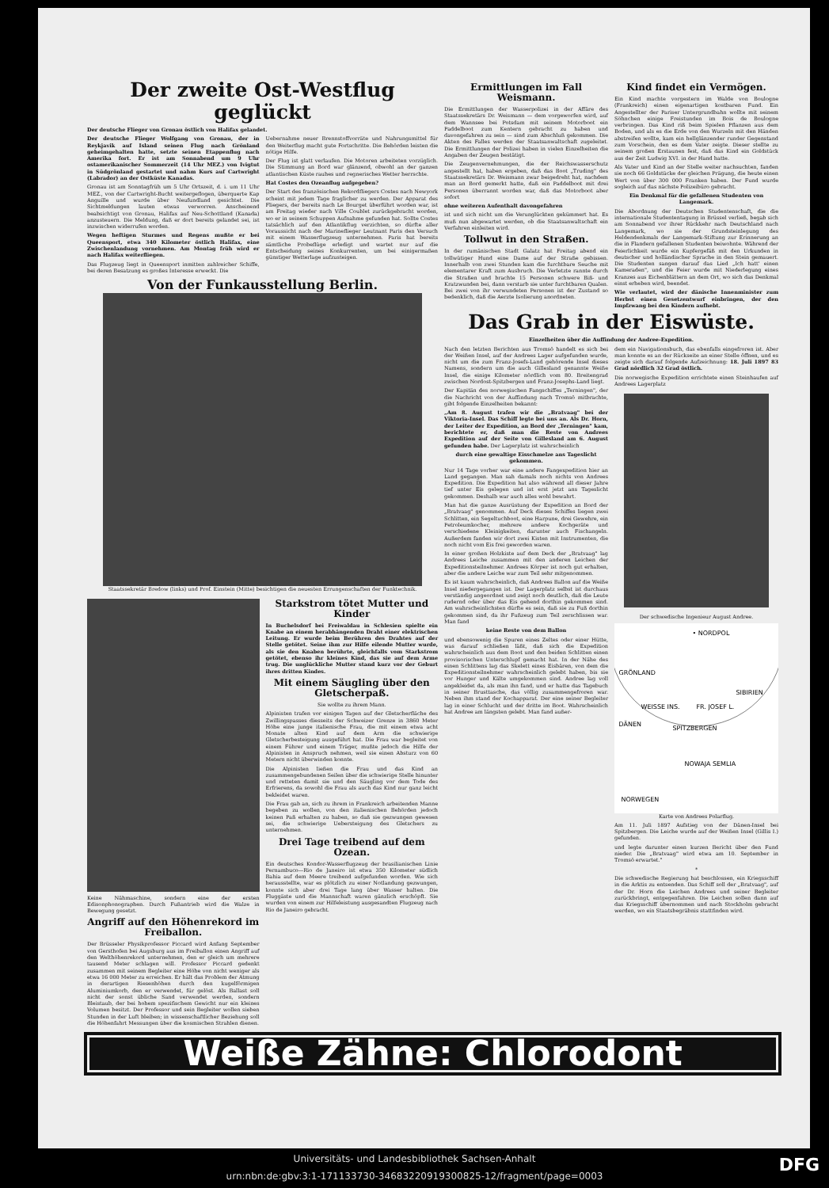Der zweite Ost-Westflug geglückt
Der deutsche Flieger von Gronau östlich von Halifax gelandet.
Der deutsche Flieger Wolfgang von Gronau, der in Reykjavik auf Island seinen Flug nach Grönland geheimgehalten hatte, setzte seinen Etappenflug nach Amerika fort. Er ist am Sonnabend um 9 Uhr ostamerikanischer Sommerzeit (14 Uhr MEZ.) von Ivigtut in Südgrönland gestartet und nahm Kurs auf Cartwright (Labrador) an der Ostküste Kanadas.
Gronau ist am Sonntagfrüh um 5 Uhr Ortszeit, d. i. um 11 Uhr MEZ., von der Cartwright-Bucht weitergeflogen, überquerte Kap Anguille und wurde über Neufundland gesichtet. Die Sichtmeldungen lauten etwas verworren. Anscheinend beabsichtigt von Gronau, Halifax auf Neu-Schottland (Kanada) anzusteuern. Die Meldung, daß er dort bereits gelandet sei, ist inzwischen widerrufen worden.
Wegen heftigen Sturmes und Regens mußte er bei Queensport, etwa 340 Kilometer östlich Halifax, eine Zwischenlandung vornehmen. Am Montag früh wird er nach Halifax weiterfliegen.
Das Flugzeug liegt in Queensport inmitten zahlreicher Schiffe, bei deren Besatzung es großes Interesse erweckt. Die
Uebernahme neuer Brennstoffvorräte und Nahrungsmittel für den Weiterflug macht gute Fortschritte. Die Behörden leisten die nötige Hilfe.
Der Flug ist glatt verlaufen. Die Motoren arbeiteten vorzüglich. Die Stimmung an Bord war glänzend, obwohl an der ganzen atlantischen Küste rauhes und regnerisches Wetter herrschte.
Hat Costes den Ozeanflug aufgegeben?
Der Start des französischen Rekordfliegers Costes nach Newyork scheint mit jedem Tage fraglicher zu werden. Der Apparat des Fliegers, der bereits nach Le Bourget überführt worden war, ist am Freitag wieder nach Ville Coublet zurückgebracht worden, wo er in seinem Schuppen Aufnahme gefunden hat. Sollte Costes tatsächlich auf den Atlantikflug verzichten, so dürfte aller Voraussicht nach der Marineflieger Leutnant Paris den Versuch mit einem Wasserflugzeug unternehmen. Paris hat bereits sämtliche Probeflüge erledigt und wartet nur auf die Entscheidung seines Konkurrenten, um bei einigermaßen günstiger Wetterlage aufzusteigen.
Von der Funkausstellung Berlin.
Staatssekretär Bredow (links) und Prof. Einstein (Mitte) besichtigen die neuesten Errungenschaften der Funktechnik.
Keine Nähmaschine, sondern eine der ersten Edisonphonographen. Durch Fußantrieb wird die Walze in Bewegung gesetzt.
Angriff auf den Höhenrekord im Freiballon.
Der Brüsseler Physikprofessor Piccard wird Anfang September von Gersthofen bei Augsburg aus im Freiballon einen Angriff auf den Welthöhenrekord unternehmen, den er gleich um mehrere tausend Meter schlagen will. Professor Piccard gedenkt zusammen mit seinem Begleiter eine Höhe von nicht weniger als etwa 16 000 Meter zu erreichen. Er hält das Problem der Atmung in derartigen Riesenhöhen durch den kugelförmigen Aluminiumkorb, den er verwendet, für gelöst. Als Ballast soll nicht der sonst übliche Sand verwendet werden, sondern Bleistaub, der bei hohem spezifischem Gewicht nur ein kleines Volumen besitzt. Der Professor und sein Begleiter wollen sieben Stunden in der Luft bleiben; in wissenschaftlicher Beziehung soll die Höhenfahrt Messungen über die kosmischen Strahlen dienen.
Starkstrom tötet Mutter und Kinder
In Buchelsdorf bei Freiwaldau in Schlesien spielte ein Knabe an einem herabhängenden Draht einer elektrischen Leitung. Er wurde beim Berühren des Drahtes auf der Stelle getötet. Seine ihm zur Hilfe eilende Mutter wurde, als sie den Knaben berührte, gleichfalls vom Starkstrom getötet, ebenso ihr kleines Kind, das sie auf dem Arme trug. Die unglückliche Mutter stand kurz vor der Geburt ihres dritten Kindes.
Mit einem Säugling über den Gletscherpaß.
Sie wollte zu ihrem Mann.
Alpinisten trafen vor einigen Tagen auf der Gletscherfläche des Zwillingspasses diesseits der Schweizer Grenze in 3860 Meter Höhe eine junge italienische Frau, die mit einem etwa acht Monate alten Kind auf dem Arm die schwierige Gletscherbesteigung ausgeführt hat. Die Frau war begleitet von einem Führer und einem Träger, mußte jedoch die Hilfe der Alpinisten in Anspruch nehmen, weil sie einen Absturz von 60 Metern nicht überwinden konnte.
Die Alpinisten ließen die Frau und das Kind an zusammengebundenen Seilen über die schwierige Stelle hinunter und retteten damit sie und den Säugling vor dem Tode des Erfrierens, da sowohl die Frau als auch das Kind nur ganz leicht bekleidet waren.
Die Frau gab an, sich zu ihrem in Frankreich arbeitenden Manne begeben zu wollen, von den italienischen Behörden jedoch keinen Paß erhalten zu haben, so daß sie gezwungen gewesen sei, die schwierige Uebersteigung des Gletschers zu unternehmen.
Drei Tage treibend auf dem Ozean.
Ein deutsches Kondor-Wasserflugzeug der brasilianischen Linie Pernambuco—Rio de Janeiro ist etwa 350 Kilometer südlich Bahia auf dem Meere treibend aufgefunden worden. Wie sich herausstellte, war es plötzlich zu einer Notlandung gezwungen, konnte sich aber drei Tage lang über Wasser halten. Die Fluggäste und die Mannschaft waren gänzlich erschöpft. Sie wurden von einem zur Hilfeleistung ausgesandten Flugzeug nach Rio de Janeiro gebracht.
Ermittlungen im Fall Weismann.
Die Ermittlungen der Wasserpolizei in der Affäre des Staatssekretärs Dr. Weismann — dem vorgeworfen wird, auf dem Wannsee bei Potsdam mit seinem Motorboot ein Paddelboot zum Kentern gebracht zu haben und davongefahren zu sein — sind zum Abschluß gekommen. Die Akten des Falles werden der Staatsanwaltschaft zugeleitet. Die Ermittlungen der Polizei haben in vielen Einzelheiten die Angaben der Zeugen bestätigt.
Die Zeugenvernehmungen, die der Reichswasserschutz angestellt hat, haben ergeben, daß das Boot „Truding" des Staatssekretärs Dr. Weismann zwar beigedreht hat, nachdem man an Bord gemerkt hatte, daß ein Paddelboot mit drei Personen überrannt worden war, daß das Motorboot aber sofort
ohne weiteren Aufenthalt davongefahren
ist und sich nicht um die Verunglückten gekümmert hat. Es muß nun abgewartet werden, ob die Staatsanwaltschaft ein Verfahren einleiten wird.
Tollwut in den Straßen.
In der rumänischen Stadt Galatz hat Freitag abend ein tollwütiger Hund eine Dame auf der Straße gebissen. Innerhalb von zwei Stunden kam die furchtbare Seuche mit elementarer Kraft zum Ausbruch. Die Verletzte rannte durch die Straßen und brachte 15 Personen schwere Biß- und Kratzwunden bei, dann verstarb sie unter furchtbaren Qualen. Bei zwei von ihr verwundeten Personen ist der Zustand so bedenklich, daß die Aerzte Isolierung anordneten.
Kind findet ein Vermögen.
Ein Kind machte vorgestern im Walde von Boulogne (Frankreich) einen eigenartigen kostbaren Fund. Ein Angestellter der Pariser Untergrundbahn wollte mit seinem Söhnchen einige Freistunden im Bois de Boulogne verbringen. Das Kind riß beim Spielen Pflanzen aus dem Boden, und als es die Erde von den Wurzeln mit den Händen abstreifen wollte, kam ein hellglänzender runder Gegenstand zum Vorschein, den es dem Vater zeigte. Dieser stellte zu seinem großen Erstaunen fest, daß das Kind ein Goldstück aus der Zeit Ludwig XVI. in der Hand hatte.
Als Vater und Kind an der Stelle weiter nachsuchten, fanden sie noch 66 Goldstücke der gleichen Prägung, die heute einen Wert von über 300 000 Franken haben. Der Fund wurde sogleich auf das nächste Polizeibüro gebracht.
Ein Denkmal für die gefallenen Studenten von Langemark.
Die Abordnung der Deutschen Studentenschaft, die die internationale Studententagung in Brüssel verließ, begab sich am Sonnabend vor ihrer Rückkehr nach Deutschland nach Langemark, wo sie der Grundsteinlegung des Heldendenkmals der Langemark-Stiftung zur Erinnerung an die in Flandern gefallenen Studenten beiwohnte. Während der Feierlichkeit wurde ein Kupfergefäß mit den Urkunden in deutscher und holländischer Sprache in den Stein gemauert. Die Studenten sangen darauf das Lied „Ich hatt' einen Kameraden", und die Feier wurde mit Niederlegung eines Kranzes aus Eichenblättern an dem Ort, wo sich das Denkmal einst erheben wird, beendet.
Wie verlautet, wird der dänische Innenminister zum Herbst einen Gesetzentwurf einbringen, der den Impfzwang bei den Kindern aufhebt.
Das Grab in der Eiswüste.
Einzelheiten über die Auffindung der Andree-Expedition.
Nach den letzten Berichten aus Tromsö handelt es sich bei der Weißen Insel, auf der Andrees Lager aufgefunden wurde, nicht um die zum Franz-Josefs-Land gehörende Insel dieses Namens, sondern um die auch Gillesland genannte Weiße Insel, die einige Kilometer nördlich vom 80. Breitengrad zwischen Nordost-Spitzbergen und Franz-Josephs-Land liegt.
Der Kapitän des norwegischen Fangschiffes „Terningen", der die Nachricht von der Auffindung nach Tromsö mitbrachte, gibt folgende Einzelheiten bekannt:
„Am 8. August trafen wir die „Bratvaag" bei der Viktoria-Insel. Das Schiff legte bei uns an. Als Dr. Horn, der Leiter der Expedition, an Bord der „Terningen" kam, berichtete er, daß man die Reste von Andrees Expedition auf der Seite von Gillesland am 6. August gefunden habe. Der Lagerplatz ist wahrscheinlich
durch eine gewaltige Eisschmelze ans Tageslicht gekommen.
Nur 14 Tage vorher war eine andere Fangexpedition hier an Land gegangen. Man sah damals noch nichts von Andrees Expedition. Die Expedition hat also während all dieser Jahre tief unter Eis gelegen und ist erst jetzt ans Tageslicht gekommen. Deshalb war auch alles wohl bewahrt.
Man hat die ganze Ausrüstung der Expedition an Bord der „Bratvaag" genommen. Auf Deck dieses Schiffes liegen zwei Schlitten, ein Segeltuchboot, eine Harpune, drei Gewehre, ein Petroleumkocher, mehrere andere Kochgeräte und verschiedene Kleinigkeiten, darunter auch Fischangeln. Außerdem fanden wir dort zwei Kisten mit Instrumenten, die noch nicht vom Eis frei geworden waren.
In einer großen Holzkiste auf dem Deck der „Bratvaag" lag Andrees Leiche zusammen mit den anderen Leichen der Expeditionsteilnehmer. Andrees Körper ist noch gut erhalten, aber die andere Leiche war zum Teil sehr mitgenommen.
Es ist kaum wahrscheinlich, daß Andrees Ballon auf die Weiße Insel niedergegangen ist. Der Lagerplatz selbst ist durchaus verständig angeordnet und zeigt noch deutlich, daß die Leute rudernd oder über das Eis gehend dorthin gekommen sind. Am wahrscheinlichsten dürfte es sein, daß sie zu Fuß dorthin gekommen sind, da ihr Fußzeug zum Teil zerschlissen war. Man fand
keine Reste von dem Ballon
und ebensowenig die Spuren eines Zeltes oder einer Hütte, was darauf schließen läßt, daß sich die Expedition wahrscheinlich aus dem Boot und den beiden Schlitten einen provisorischen Unterschlupf gemacht hat. In der Nähe des einen Schlittens lag das Skelett eines Eisbären, von dem die Expeditionsteilnehmer wahrscheinlich gelebt haben, bis sie vor Hunger und Kälte umgekommen sind. Andree lag voll angekleidet da, als man ihn fand, und er hatte das Tagebuch in seiner Brusttasche, das völlig zusammengefroren war. Neben ihm stand der Kochapparat. Der eine seiner Begleiter lag in einer Schlucht und der dritte im Boot. Wahrscheinlich hat Andree am längsten gelebt. Man fand außer-
dem ein Navigationsbuch, das ebenfalls eingefroren ist. Aber man konnte es an der Rückseite an einer Stelle öffnen, und es zeigte sich darauf folgende Aufzeichnung: 18. Juli 1897 83 Grad nördlich 32 Grad östlich.
Die norwegische Expedition errichtete einen Steinhaufen auf Andrees Lagerplatz
Der schwedische Ingenieur August Andree.
• NORDPOL
GRÖNLAND
SIBIRIEN
WEISSE INS.
FR. JOSEF L.
DÄNEN
SPITZBERGEN
NOWAJA SEMLIA
NORWEGEN
Karte von Andrees Polarflug.
Am 11. Juli 1897 Aufstieg von der Dänen-Insel bei Spitzbergen. Die Leiche wurde auf der Weißen Insel (Gillis I.) gefunden.
und legte darunter einen kurzen Bericht über den Fund nieder. Die „Bratvaag" wird etwa am 10. September in Tromsö erwartet."
*
Die schwedische Regierung hat beschlossen, ein Kriegsschiff in die Arktis zu entsenden. Das Schiff soll der „Bratvaag", auf der Dr. Horn die Leichen Andrees und seiner Begleiter zurückbringt, entgegenfahren. Die Leichen sollen dann auf das Kriegsschiff übernommen und nach Stockholm gebracht werden, wo ein Staatsbegräbnis stattfinden wird.
Weiße Zähne: Chlorodont
Universitäts- und Landesbibliothek Sachsen-Anhalt
urn:nbn:de:gbv:3:1-171133730-34683220919300825-12/fragment/page=0003
DFG